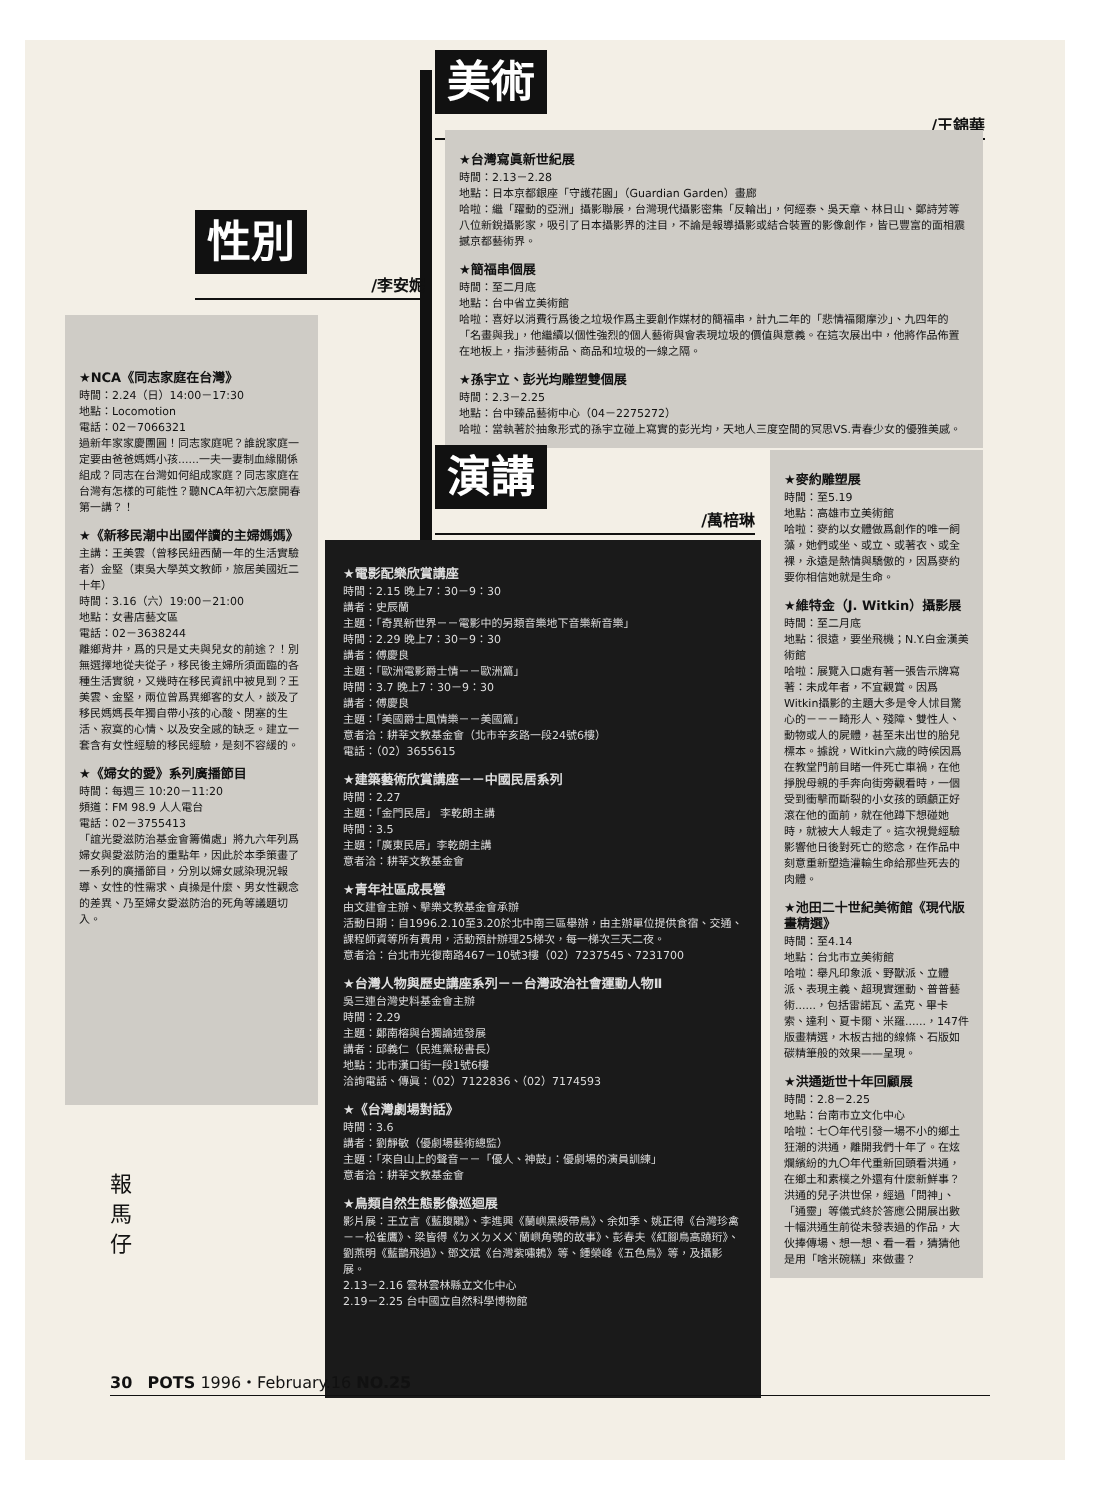性別
/李安妮
★NCA《同志家庭在台灣》
時間：2.24（日）14:00－17:30
地點：Locomotion
電話：02－7066321
過新年家家慶團圓！同志家庭呢？誰說家庭一定要由爸爸媽媽小孩......一夫一妻制血緣關係組成？同志在台灣如何組成家庭？同志家庭在台灣有怎樣的可能性？聽NCA年初六怎麼開春第一講？！
★《新移民潮中出國伴讀的主婦媽媽》
主講：王美雲（曾移民紐西蘭一年的生活實驗者）金堅（東吳大學英文教師，旅居美國近二十年）
時間：3.16（六）19:00－21:00
地點：女書店藝文區
電話：02－3638244
離鄉背井，爲的只是丈夫與兒女的前途？！別無選擇地從夫從子，移民後主婦所須面臨的各種生活實貌，又幾時在移民資訊中被見到？王美雲、金堅，兩位曾爲異鄉客的女人，談及了移民媽媽長年獨自帶小孩的心酸、閉塞的生活、寂寞的心情、以及安全感的缺乏。建立一套含有女性經驗的移民經驗，是刻不容緩的。
★《婦女的愛》系列廣播節目
時間：每週三 10:20－11:20
頻道：FM 98.9 人人電台
電話：02－3755413
「誼光愛滋防治基金會籌備處」將九六年列爲婦女與愛滋防治的重點年，因此於本季策畫了一系列的廣播節目，分別以婦女感染現況報導、女性的性需求、貞操是什麼、男女性觀念的差異、乃至婦女愛滋防治的死角等議題切入。
美術
/王錦華
★台灣寫眞新世紀展
時間：2.13－2.28
地點：日本京都銀座「守護花園」（Guardian Garden）畫廊
哈啦：繼「躍動的亞洲」攝影聯展，台灣現代攝影密集「反輪出」，何經泰、吳天章、林日山、鄭詩芳等八位新銳攝影家，吸引了日本攝影界的注目，不論是報導攝影或結合裝置的影像創作，皆已豐富的面相震撼京都藝術界。
★簡福串個展
時間：至二月底
地點：台中省立美術館
哈啦：喜好以消費行爲後之垃圾作爲主要創作媒材的簡福串，計九二年的「悲情福爾摩沙」、九四年的「名畫與我」，他繼續以個性強烈的個人藝術與會表現垃圾的價值與意義。在這次展出中，他將作品佈置在地板上，指涉藝術品、商品和垃圾的一線之隔。
★孫宇立、彭光均雕塑雙個展
時間：2.3－2.25
地點：台中臻品藝術中心（04－2275272）
哈啦：當執著於抽象形式的孫宇立碰上寫實的彭光均，天地人三度空間的冥思VS.青春少女的優雅美感。
★麥約雕塑展
時間：至5.19
地點：高雄市立美術館
哈啦：麥約以女體做爲創作的唯一飼藻，她們或坐、或立、或著衣、或全裸，永遠是熱情與驕傲的，因爲麥約要你相信她就是生命。
★維特金（J. Witkin）攝影展
時間：至二月底
地點：很遠，要坐飛機；N.Y.白金漢美術館
哈啦：展覽入口處有著一張告示牌寫著：未成年者，不宜觀賞。因爲Witkin攝影的主題大多是令人怵目驚心的－－－畸形人、殘障、雙性人、動物或人的屍體，甚至未出世的胎兒標本。據說，Witkin六歲的時候因爲在教堂門前目睹一件死亡車禍，在他掙脫母親的手奔向街旁觀看時，一個受到衝擊而斷裂的小女孩的頭顱正好滾在他的面前，就在他蹲下想碰她時，就被大人報走了。這次視覺經驗影響他日後對死亡的慾念，在作品中刻意重新塑造灌輸生命給那些死去的肉體。
★池田二十世紀美術館《現代版畫精選》
時間：至4.14
地點：台北市立美術館
哈啦：舉凡印象派、野獸派、立體派、表現主義、超現實運動、普普藝術......，包括雷諾瓦、孟克、畢卡索、達利、夏卡爾、米羅......，147件版畫精選，木板古拙的線條、石版如碳精筆般的效果——呈現。
★洪通逝世十年回顧展
時間：2.8－2.25
地點：台南市立文化中心
哈啦：七〇年代引發一場不小的鄉土狂潮的洪通，離開我們十年了。在炫爛繽紛的九〇年代重新回頭看洪通，在鄉土和素樸之外還有什麼新鮮事？洪通的兒子洪世保，經過「問神」、「通靈」等儀式終於答應公開展出數十幅洪通生前從未發表過的作品，大伙捧傳場、想一想、看一看，猜猜他是用「啥米碗糕」來做畫？
演講
/萬棓琳
★電影配樂欣賞講座
時間：2.15 晚上7：30－9：30
講者：史辰蘭
主題：「奇異新世界－－電影中的另類音樂地下音樂新音樂」
時間：2.29 晚上7：30－9：30
講者：傅慶良
主題：「歐洲電影爵士情－－歐洲篇」
時間：3.7 晚上7：30－9：30
講者：傅慶良
主題：「美國爵士風情樂－－美國篇」
意者洽：耕莘文教基金會（北市辛亥路一段24號6樓）
電話：（02）3655615
★建築藝術欣賞講座－－中國民居系列
時間：2.27
主題：「金門民居」 李乾朗主講
時間：3.5
主題：「廣東民居」李乾朗主講
意者洽：耕莘文教基金會
★青年社區成長營
由文建會主辦、擊樂文教基金會承辦
活動日期：自1996.2.10至3.20於北中南三區舉辦，由主辦單位提供食宿、交通、課程師資等所有費用，活動預計辦理25梯次，每一梯次三天二夜。
意者洽：台北市光復南路467－10號3樓（02）7237545、7231700
★台灣人物與歷史講座系列－－台灣政治社會運動人物Ⅱ
吳三連台灣史料基金會主辦
時間：2.29
主題：鄭南榕與台獨論述發展
講者：邱義仁（民進黨秘書長）
地點：北市漢口街一段1號6樓
洽詢電話、傳眞：（02）7122836、（02）7174593
★《台灣劇場對話》
時間：3.6
講者：劉靜敏（優劇場藝術總監）
主題：「來自山上的聲音－－「優人、神鼓」：優劇場的演員訓練」
意者洽：耕莘文教基金會
★鳥類自然生態影像巡迴展
影片展：王立言《藍腹鷴》、李進興《蘭嶼黑綬帶鳥》、余如季、姚正得《台灣珍禽－－松雀鷹》、梁皆得《ㄉㄨㄉㄨㄨˋ蘭嶼角鴞的故事》、彭春夫《紅腳鳥高蹺珩》、劉燕明《藍鵲飛過》、鄧文斌《台灣紫嘯鶇》等、鍾榮峰《五色鳥》等，及攝影展。
2.13－2.16 雲林雲林縣立文化中心
2.19－2.25 台中國立自然科學博物館
報
馬
仔
30 POTS 1996・February.16 NO.25